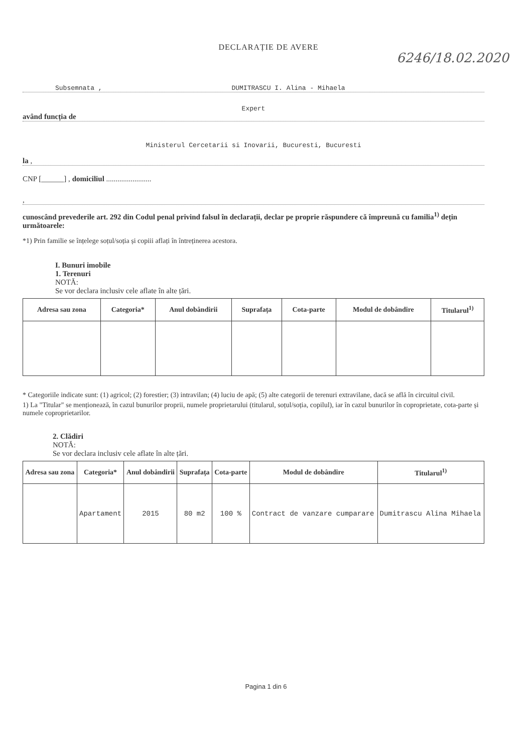6246/18.02.2020
DECLARAȚIE DE AVERE
Subsemnata , DUMITRASCU I. Alina - Mihaela
Expert
având funcția de
Ministerul Cercetarii si Inovarii, Bucuresti, Bucuresti
la ,
CNP [______] , domiciliul ........................
,
cunoscând prevederile art. 292 din Codul penal privind falsul în declarații, declar pe proprie răspundere că împreună cu familia<sup>1)</sup> dețin următoarele:
*1) Prin familie se înțelege soțul/soția și copiii aflați în întreținerea acestora.
I. Bunuri imobile
1. Terenuri
NOTĂ:
Se vor declara inclusiv cele aflate în alte țări.
| Adresa sau zona | Categoria* | Anul dobândirii | Suprafața | Cota-parte | Modul de dobândire | Titularul<sup>1)</sup> |
| --- | --- | --- | --- | --- | --- | --- |
* Categoriile indicate sunt: (1) agricol; (2) forestier; (3) intravilan; (4) luciu de apă; (5) alte categorii de terenuri extravilane, dacă se află în circuitul civil.
1) La "Titular" se menționează, în cazul bunurilor proprii, numele proprietarului (titularul, soțul/soția, copilul), iar în cazul bunurilor în coproprietate, cota-parte și numele coproprietarilor.
2. Clădiri
NOTĂ:
Se vor declara inclusiv cele aflate în alte țări.
| Adresa sau zona | Categoria* | Anul dobândirii | Suprafața | Cota-parte | Modul de dobândire | Titularul<sup>1)</sup> |
| --- | --- | --- | --- | --- | --- | --- |
| | Apartament | 2015 | 80 m2 | 100 % | Contract de vanzare cumparare | Dumitrascu Alina Mihaela |
Pagina 1 din 6